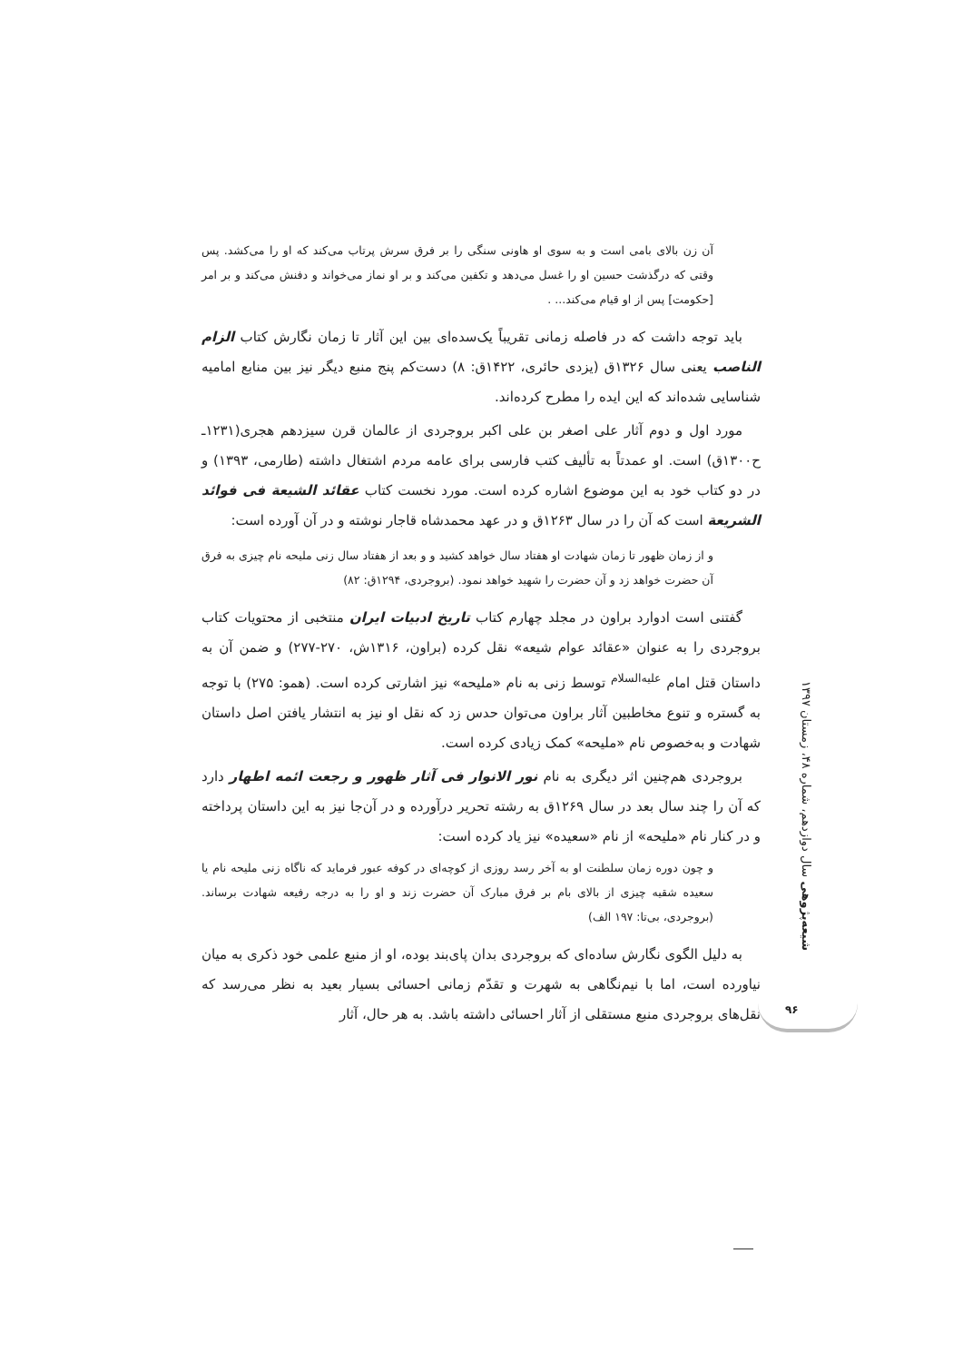آن زن بالای بامی است و به سوی او هاونی سنگی را بر فرق سرش پرتاب می‌کند که او را می‌کشد. پس وقتی که درگذشت حسین او را غسل می‌دهد و تکفین می‌کند و بر او نماز می‌خواند و دفنش می‌کند و بر امر [حکومت] پس از او قیام می‌کند... .
باید توجه داشت که در فاصله زمانی تقریباً یک‌سده‌ای بین این آثار تا زمان نگارش کتاب الزام الناصب یعنی سال ۱۳۲۶ق (یزدی حائری، ۱۴۲۲ق: ۸) دست‌کم پنج منبع دیگر نیز بین منابع امامیه شناسایی شده‌اند که این ایده را مطرح کرده‌اند.
مورد اول و دوم آثار علی اصغر بن علی اکبر بروجردی از عالمان قرن سیزدهم هجری(۱۲۳۱ـ ح۱۳۰۰ق) است. او عمدتاً به تألیف کتب فارسی برای عامه مردم اشتغال داشته (طارمی، ۱۳۹۳) و در دو کتاب خود به این موضوع اشاره کرده است. مورد نخست کتاب عقائد الشیعة فی فوائد الشریعة است که آن را در سال ۱۲۶۳ق و در عهد محمدشاه قاجار نوشته و در آن آورده است:
و از زمان ظهور تا زمان شهادت او هفتاد سال خواهد کشید و و بعد از هفتاد سال زنی ملیحه نام چیزی به فرق آن حضرت خواهد زد و آن حضرت را شهید خواهد نمود. (بروجردی، ۱۲۹۴ق: ۸۲)
گفتنی است ادوارد براون در مجلد چهارم کتاب تاریخ ادبیات ایران منتخبی از محتویات کتاب بروجردی را به عنوان «عقائد عوام شیعه» نقل کرده (براون، ۱۳۱۶ش، ۲۷۰-۲۷۷) و ضمن آن به داستان قتل امام <sup>علیه‌السلام</sup> توسط زنی به نام «ملیحه» نیز اشارتی کرده است. (همو: ۲۷۵) با توجه به گستره و تنوع مخاطبین آثار براون می‌توان حدس زد که نقل او نیز به انتشار یافتن اصل داستان شهادت و به‌خصوص نام «ملیحه» کمک زیادی کرده است.
بروجردی هم‌چنین اثر دیگری به نام نور الانوار فی آثار ظهور و رجعت ائمه اطهار دارد که آن را چند سال بعد در سال ۱۲۶۹ق به رشته تحریر درآورده و در آن‌جا نیز به این داستان پرداخته و در کنار نام «ملیحه» از نام «سعیده» نیز یاد کرده است:
و چون دوره زمان سلطنت او به آخر رسد روزی از کوچه‌ای در کوفه عبور فرماید که ناگاه زنی ملیحه نام یا سعیده شقیه چیزی از بالای بام بر فرق مبارک آن حضرت زند و او را به درجه رفیعه شهادت برساند. (بروجردی، بی‌تا: ۱۹۷ الف)
به دلیل الگوی نگارش ساده‌ای که بروجردی بدان پای‌بند بوده، او از منبع علمی خود ذکری به میان نیاورده است، اما با نیم‌نگاهی به شهرت و تقدّم زمانی احسائی بسیار بعید به نظر می‌رسد که نقل‌های بروجردی منبع مستقلی از آثار احسائی داشته باشد. به هر حال، آثار
شیعه‌پژوهی سال دوازدهم، شماره ۴۸، زمستان ۱۳۹۷
۹۶